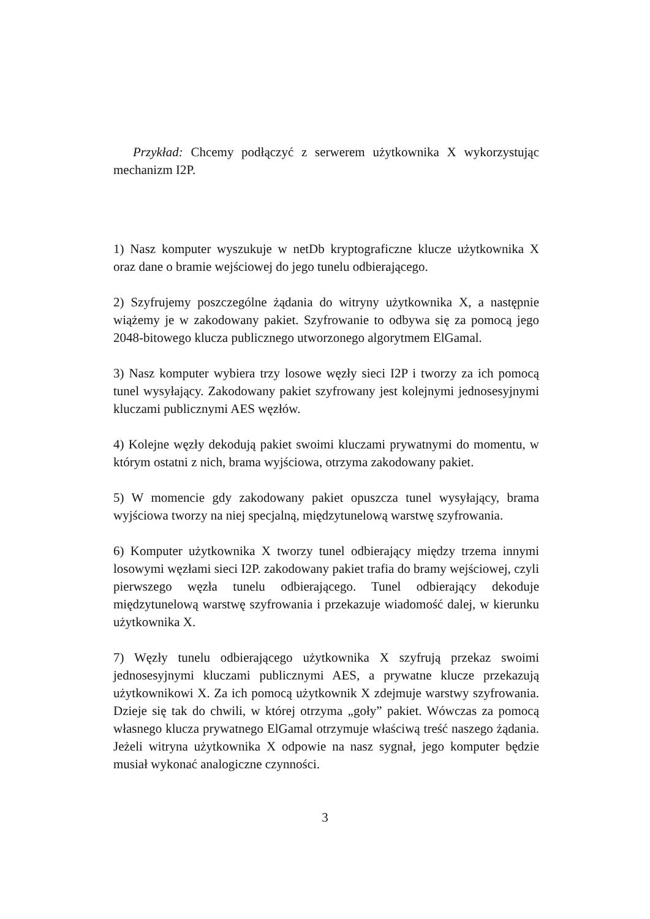Przykład: Chcemy podłączyć z serwerem użytkownika X wykorzystując mechanizm I2P.
1) Nasz komputer wyszukuje w netDb kryptograficzne klucze użytkownika X oraz dane o bramie wejściowej do jego tunelu odbierającego.
2) Szyfrujemy poszczególne żądania do witryny użytkownika X, a następnie wiążemy je w zakodowany pakiet. Szyfrowanie to odbywa się za pomocą jego 2048-bitowego klucza publicznego utworzonego algorytmem ElGamal.
3) Nasz komputer wybiera trzy losowe węzły sieci I2P i tworzy za ich pomocą tunel wysyłający. Zakodowany pakiet szyfrowany jest kolejnymi jednosesyjnymi kluczami publicznymi AES węzłów.
4) Kolejne węzły dekodują pakiet swoimi kluczami prywatnymi do momentu, w którym ostatni z nich, brama wyjściowa, otrzyma zakodowany pakiet.
5) W momencie gdy zakodowany pakiet opuszcza tunel wysyłający, brama wyjściowa tworzy na niej specjalną, międzytunelową warstwę szyfrowania.
6) Komputer użytkownika X tworzy tunel odbierający między trzema innymi losowymi węzłami sieci I2P. zakodowany pakiet trafia do bramy wejściowej, czyli pierwszego węzła tunelu odbierającego. Tunel odbierający dekoduje międzytunelową warstwę szyfrowania i przekazuje wiadomość dalej, w kierunku użytkownika X.
7) Węzły tunelu odbierającego użytkownika X szyfrują przekaz swoimi jednosesyjnymi kluczami publicznymi AES, a prywatne klucze przekazują użytkownikowi X. Za ich pomocą użytkownik X zdejmuje warstwy szyfrowania. Dzieje się tak do chwili, w której otrzyma „goły” pakiet. Wówczas za pomocą własnego klucza prywatnego ElGamal otrzymuje właściwą treść naszego żądania. Jeżeli witryna użytkownika X odpowie na nasz sygnał, jego komputer będzie musiał wykonać analogiczne czynności.
3